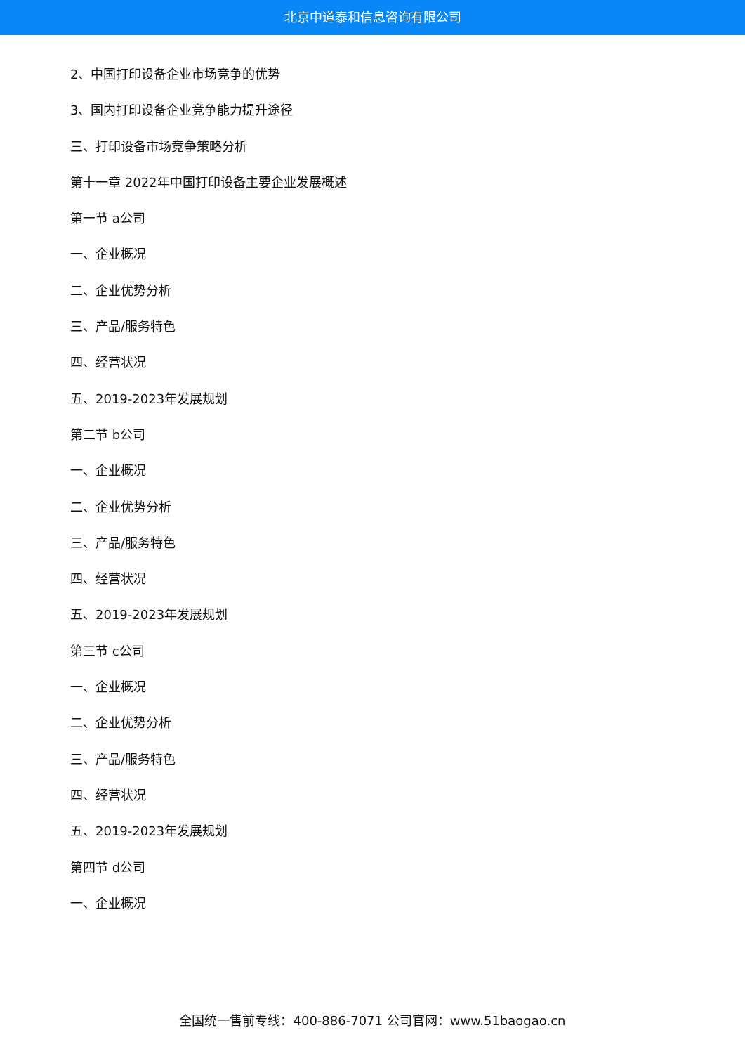北京中道泰和信息咨询有限公司
2、中国打印设备企业市场竞争的优势
3、国内打印设备企业竞争能力提升途径
三、打印设备市场竞争策略分析
第十一章 2022年中国打印设备主要企业发展概述
第一节 a公司
一、企业概况
二、企业优势分析
三、产品/服务特色
四、经营状况
五、2019-2023年发展规划
第二节 b公司
一、企业概况
二、企业优势分析
三、产品/服务特色
四、经营状况
五、2019-2023年发展规划
第三节 c公司
一、企业概况
二、企业优势分析
三、产品/服务特色
四、经营状况
五、2019-2023年发展规划
第四节 d公司
一、企业概况
全国统一售前专线：400-886-7071 公司官网：www.51baogao.cn